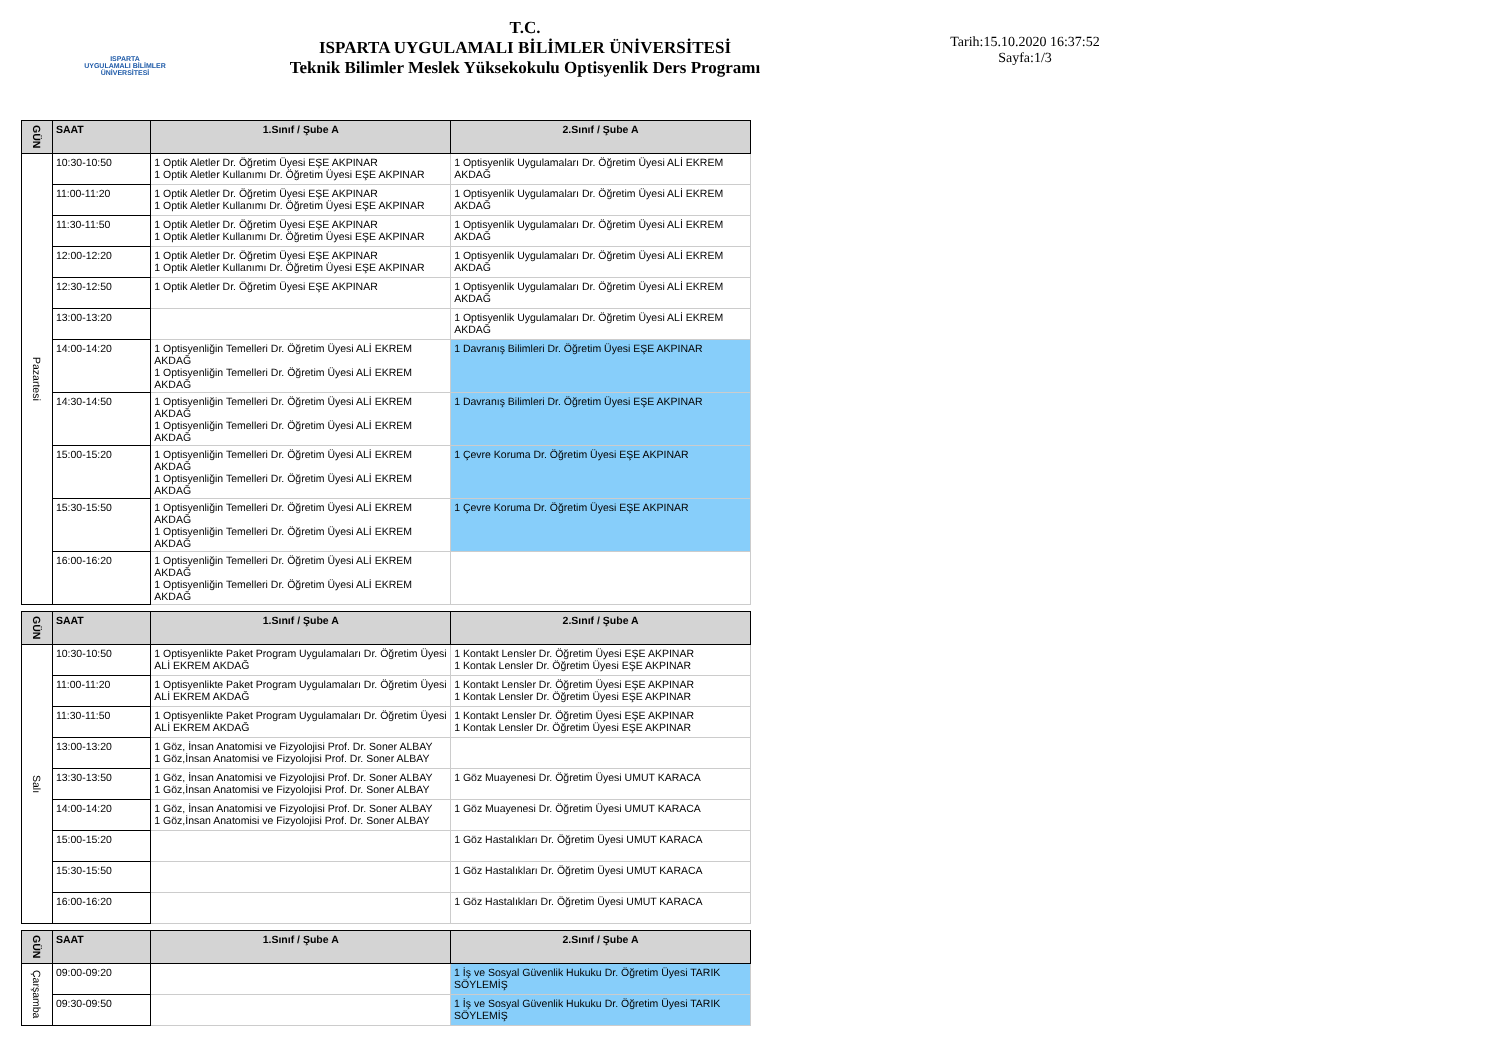ISPARTA
UYGULAMALI BİLİMLER
ÜNİVERSİTESİ
T.C.
ISPARTA UYGULAMALI BİLİMLER ÜNİVERSİTESİ
Teknik Bilimler Meslek Yüksekokulu Optisyenlik Ders Programı
Tarih:15.10.2020 16:37:52
Sayfa:1/3
| GÜN | SAAT | 1.Sınıf / Şube A | 2.Sınıf / Şube A |
| --- | --- | --- | --- |
| Pazartesi | 10:30-10:50 | 1 Optik Aletler Dr. Öğretim Üyesi EŞE AKPINAR 1 Optik Aletler Kullanımı Dr. Öğretim Üyesi EŞE AKPINAR | 1 Optisyenlik Uygulamaları Dr. Öğretim Üyesi ALİ EKREM AKDAĞ |
| | 11:00-11:20 | 1 Optik Aletler Dr. Öğretim Üyesi EŞE AKPINAR 1 Optik Aletler Kullanımı Dr. Öğretim Üyesi EŞE AKPINAR | 1 Optisyenlik Uygulamaları Dr. Öğretim Üyesi ALİ EKREM AKDAĞ |
| | 11:30-11:50 | 1 Optik Aletler Dr. Öğretim Üyesi EŞE AKPINAR 1 Optik Aletler Kullanımı Dr. Öğretim Üyesi EŞE AKPINAR | 1 Optisyenlik Uygulamaları Dr. Öğretim Üyesi ALİ EKREM AKDAĞ |
| | 12:00-12:20 | 1 Optik Aletler Dr. Öğretim Üyesi EŞE AKPINAR 1 Optik Aletler Kullanımı Dr. Öğretim Üyesi EŞE AKPINAR | 1 Optisyenlik Uygulamaları Dr. Öğretim Üyesi ALİ EKREM AKDAĞ |
| | 12:30-12:50 | 1 Optik Aletler Dr. Öğretim Üyesi EŞE AKPINAR | 1 Optisyenlik Uygulamaları Dr. Öğretim Üyesi ALİ EKREM AKDAĞ |
| | 13:00-13:20 | | 1 Optisyenlik Uygulamaları Dr. Öğretim Üyesi ALİ EKREM AKDAĞ |
| | 14:00-14:20 | 1 Optisyenliğin Temelleri Dr. Öğretim Üyesi ALİ EKREM AKDAĞ 1 Optisyenliğin Temelleri Dr. Öğretim Üyesi ALİ EKREM AKDAĞ | 1 Davranış Bilimleri Dr. Öğretim Üyesi EŞE AKPINAR |
| | 14:30-14:50 | 1 Optisyenliğin Temelleri Dr. Öğretim Üyesi ALİ EKREM AKDAĞ 1 Optisyenliğin Temelleri Dr. Öğretim Üyesi ALİ EKREM AKDAĞ | 1 Davranış Bilimleri Dr. Öğretim Üyesi EŞE AKPINAR |
| | 15:00-15:20 | 1 Optisyenliğin Temelleri Dr. Öğretim Üyesi ALİ EKREM AKDAĞ 1 Optisyenliğin Temelleri Dr. Öğretim Üyesi ALİ EKREM AKDAĞ | 1 Çevre Koruma Dr. Öğretim Üyesi EŞE AKPINAR |
| | 15:30-15:50 | 1 Optisyenliğin Temelleri Dr. Öğretim Üyesi ALİ EKREM AKDAĞ 1 Optisyenliğin Temelleri Dr. Öğretim Üyesi ALİ EKREM AKDAĞ | 1 Çevre Koruma Dr. Öğretim Üyesi EŞE AKPINAR |
| | 16:00-16:20 | 1 Optisyenliğin Temelleri Dr. Öğretim Üyesi ALİ EKREM AKDAĞ 1 Optisyenliğin Temelleri Dr. Öğretim Üyesi ALİ EKREM AKDAĞ | |
| GÜN | SAAT | 1.Sınıf / Şube A | 2.Sınıf / Şube A |
| --- | --- | --- | --- |
| Salı | 10:30-10:50 | 1 Optisyenlikte Paket Program Uygulamaları Dr. Öğretim Üyesi ALİ EKREM AKDAĞ | 1 Kontakt Lensler Dr. Öğretim Üyesi EŞE AKPINAR 1 Kontak Lensler Dr. Öğretim Üyesi EŞE AKPINAR |
| | 11:00-11:20 | 1 Optisyenlikte Paket Program Uygulamaları Dr. Öğretim Üyesi ALİ EKREM AKDAĞ | 1 Kontakt Lensler Dr. Öğretim Üyesi EŞE AKPINAR 1 Kontak Lensler Dr. Öğretim Üyesi EŞE AKPINAR |
| | 11:30-11:50 | 1 Optisyenlikte Paket Program Uygulamaları Dr. Öğretim Üyesi ALİ EKREM AKDAĞ | 1 Kontakt Lensler Dr. Öğretim Üyesi EŞE AKPINAR 1 Kontak Lensler Dr. Öğretim Üyesi EŞE AKPINAR |
| | 13:00-13:20 | 1 Göz, İnsan Anatomisi ve Fizyolojisi Prof. Dr. Soner ALBAY 1 Göz,İnsan Anatomisi ve Fizyolojisi Prof. Dr. Soner ALBAY | |
| | 13:30-13:50 | 1 Göz, İnsan Anatomisi ve Fizyolojisi Prof. Dr. Soner ALBAY 1 Göz,İnsan Anatomisi ve Fizyolojisi Prof. Dr. Soner ALBAY | 1 Göz Muayenesi Dr. Öğretim Üyesi UMUT KARACA |
| | 14:00-14:20 | 1 Göz, İnsan Anatomisi ve Fizyolojisi Prof. Dr. Soner ALBAY 1 Göz,İnsan Anatomisi ve Fizyolojisi Prof. Dr. Soner ALBAY | 1 Göz Muayenesi Dr. Öğretim Üyesi UMUT KARACA |
| | 15:00-15:20 | | 1 Göz Hastalıkları Dr. Öğretim Üyesi UMUT KARACA |
| | 15:30-15:50 | | 1 Göz Hastalıkları Dr. Öğretim Üyesi UMUT KARACA |
| | 16:00-16:20 | | 1 Göz Hastalıkları Dr. Öğretim Üyesi UMUT KARACA |
| GÜN | SAAT | 1.Sınıf / Şube A | 2.Sınıf / Şube A |
| --- | --- | --- | --- |
| Çarşamba | 09:00-09:20 | | 1 İş ve Sosyal Güvenlik Hukuku Dr. Öğretim Üyesi TARIK SÖYLEMİŞ |
| | 09:30-09:50 | | 1 İş ve Sosyal Güvenlik Hukuku Dr. Öğretim Üyesi TARIK SÖYLEMİŞ |